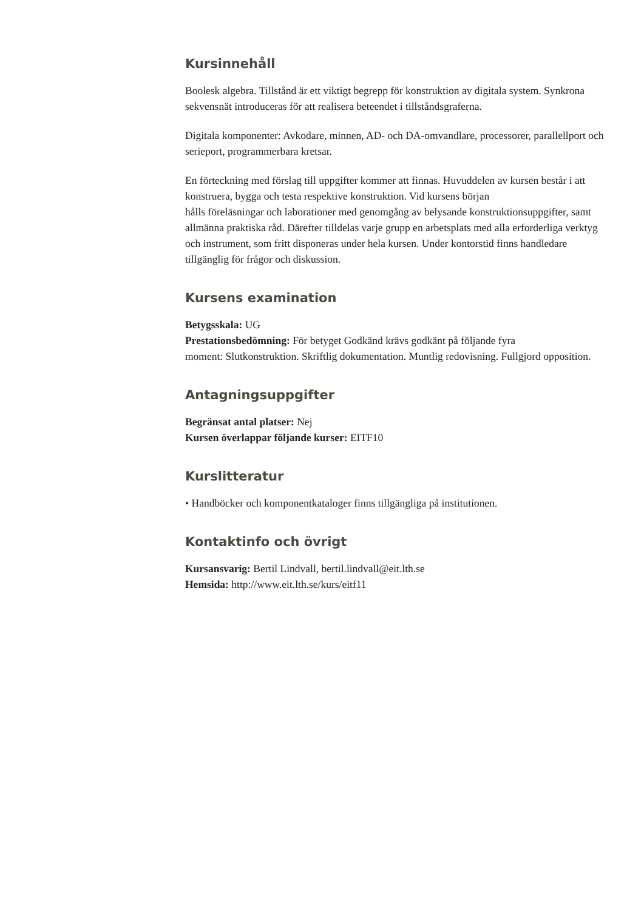Kursinnehåll
Boolesk algebra. Tillstånd är ett viktigt begrepp för konstruktion av digitala system. Synkrona sekvensnät introduceras för att realisera beteendet i tillståndsgraferna.
Digitala komponenter: Avkodare, minnen, AD- och DA-omvandlare, processorer, parallellport och serieport, programmerbara kretsar.
En förteckning med förslag till uppgifter kommer att finnas. Huvuddelen av kursen består i att konstruera, bygga och testa respektive konstruktion. Vid kursens början
hålls föreläsningar och laborationer med genomgång av belysande konstruktionsuppgifter, samt allmänna praktiska råd. Därefter tilldelas varje grupp en arbetsplats med alla erforderliga verktyg och instrument, som fritt disponeras under hela kursen. Under kontorstid finns handledare tillgänglig för frågor och diskussion.
Kursens examination
Betygsskala: UG
Prestationsbedömning: För betyget Godkänd krävs godkänt på följande fyra
moment: Slutkonstruktion. Skriftlig dokumentation. Muntlig redovisning. Fullgjord opposition.
Antagningsuppgifter
Begränsat antal platser: Nej
Kursen överlappar följande kurser: EITF10
Kurslitteratur
• Handböcker och komponentkataloger finns tillgängliga på institutionen.
Kontaktinfo och övrigt
Kursansvarig: Bertil Lindvall, bertil.lindvall@eit.lth.se
Hemsida: http://www.eit.lth.se/kurs/eitf11